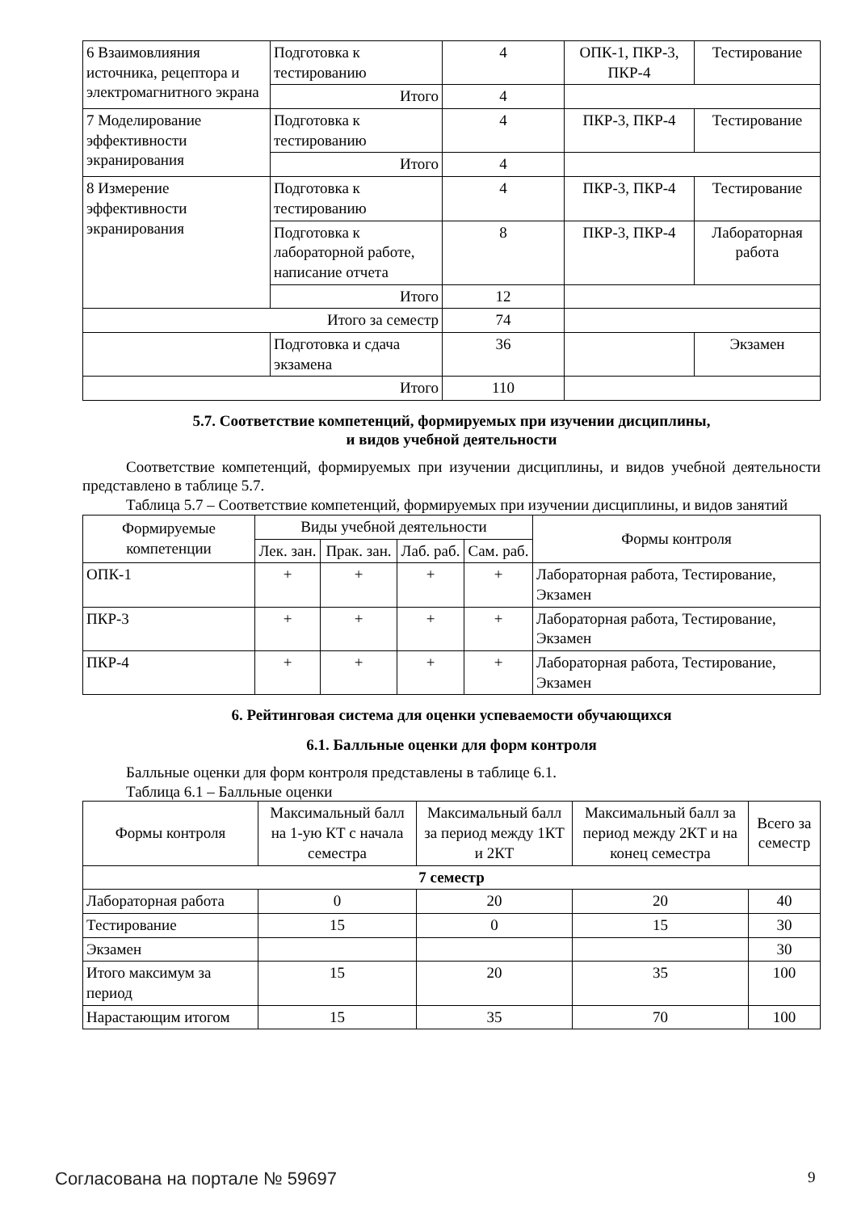| 6 Взаимовлияния источника, рецептора и электромагнитного экрана | Подготовка к тестированию | 4 | ОПК-1, ПКР-3, ПКР-4 | Тестирование |
| | Итого | 4 | | |
| 7 Моделирование эффективности экранирования | Подготовка к тестированию | 4 | ПКР-3, ПКР-4 | Тестирование |
| | Итого | 4 | | |
| 8 Измерение эффективности экранирования | Подготовка к тестированию | 4 | ПКР-3, ПКР-4 | Тестирование |
| | Подготовка к лабораторной работе, написание отчета | 8 | ПКР-3, ПКР-4 | Лабораторная работа |
| | Итого | 12 | | |
| Итого за семестр | | 74 | | |
| | Подготовка и сдача экзамена | 36 | | Экзамен |
| Итого | | 110 | | |
5.7. Соответствие компетенций, формируемых при изучении дисциплины,
и видов учебной деятельности
Соответствие компетенций, формируемых при изучении дисциплины, и видов учебной деятельности представлено в таблице 5.7.
Таблица 5.7 – Соответствие компетенций, формируемых при изучении дисциплины, и видов занятий
| Формируемые компетенции | Виды учебной деятельности | | | | Формы контроля |
| --- | --- | --- | --- | --- | --- |
| | Лек. зан. | Прак. зан. | Лаб. раб. | Сам. раб. | |
| ОПК-1 | + | + | + | + | Лабораторная работа, Тестирование, Экзамен |
| ПКР-3 | + | + | + | + | Лабораторная работа, Тестирование, Экзамен |
| ПКР-4 | + | + | + | + | Лабораторная работа, Тестирование, Экзамен |
6. Рейтинговая система для оценки успеваемости обучающихся
6.1. Балльные оценки для форм контроля
Балльные оценки для форм контроля представлены в таблице 6.1.
Таблица 6.1 – Балльные оценки
| Формы контроля | Максимальный балл на 1-ую КТ с начала семестра | Максимальный балл за период между 1КТ и 2КТ | Максимальный балл за период между 2КТ и на конец семестра | Всего за семестр |
| --- | --- | --- | --- | --- |
| 7 семестр | | | | |
| Лабораторная работа | 0 | 20 | 20 | 40 |
| Тестирование | 15 | 0 | 15 | 30 |
| Экзамен | | | | 30 |
| Итого максимум за период | 15 | 20 | 35 | 100 |
| Нарастающим итогом | 15 | 35 | 70 | 100 |
Согласована на портале № 59697 9